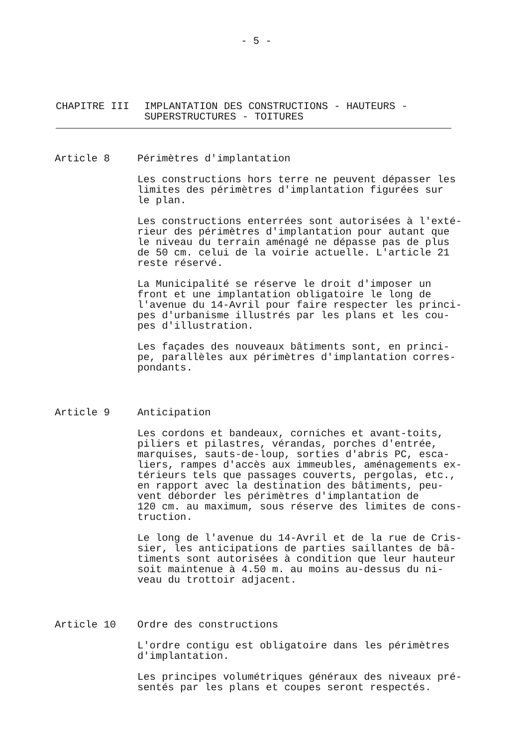- 5 -
CHAPITRE III IMPLANTATION DES CONSTRUCTIONS - HAUTEURS -
SUPERSTRUCTURES - TOITURES
Article 8 Périmètres d'implantation
Les constructions hors terre ne peuvent dépasser les limites des périmètres d'implantation figurées sur le plan.
Les constructions enterrées sont autorisées à l'exté- rieur des périmètres d'implantation pour autant que le niveau du terrain aménagé ne dépasse pas de plus de 50 cm. celui de la voirie actuelle. L'article 21 reste réservé.
La Municipalité se réserve le droit d'imposer un front et une implantation obligatoire le long de l'avenue du 14-Avril pour faire respecter les princi- pes d'urbanisme illustrés par les plans et les cou- pes d'illustration.
Les façades des nouveaux bâtiments sont, en princi- pe, parallèles aux périmètres d'implantation corres- pondants.
Article 9 Anticipation
Les cordons et bandeaux, corniches et avant-toits, piliers et pilastres, vérandas, porches d'entrée, marquises, sauts-de-loup, sorties d'abris PC, esca- liers, rampes d'accès aux immeubles, aménagements ex- térieurs tels que passages couverts, pergolas, etc., en rapport avec la destination des bâtiments, peu- vent déborder les périmètres d'implantation de 120 cm. au maximum, sous réserve des limites de cons- truction.
Le long de l'avenue du 14-Avril et de la rue de Cris- sier, les anticipations de parties saillantes de bâ- timents sont autorisées à condition que leur hauteur soit maintenue à 4.50 m. au moins au-dessus du ni- veau du trottoir adjacent.
Article 10 Ordre des constructions
L'ordre contigu est obligatoire dans les périmètres d'implantation.
Les principes volumétriques généraux des niveaux pré- sentés par les plans et coupes seront respectés.